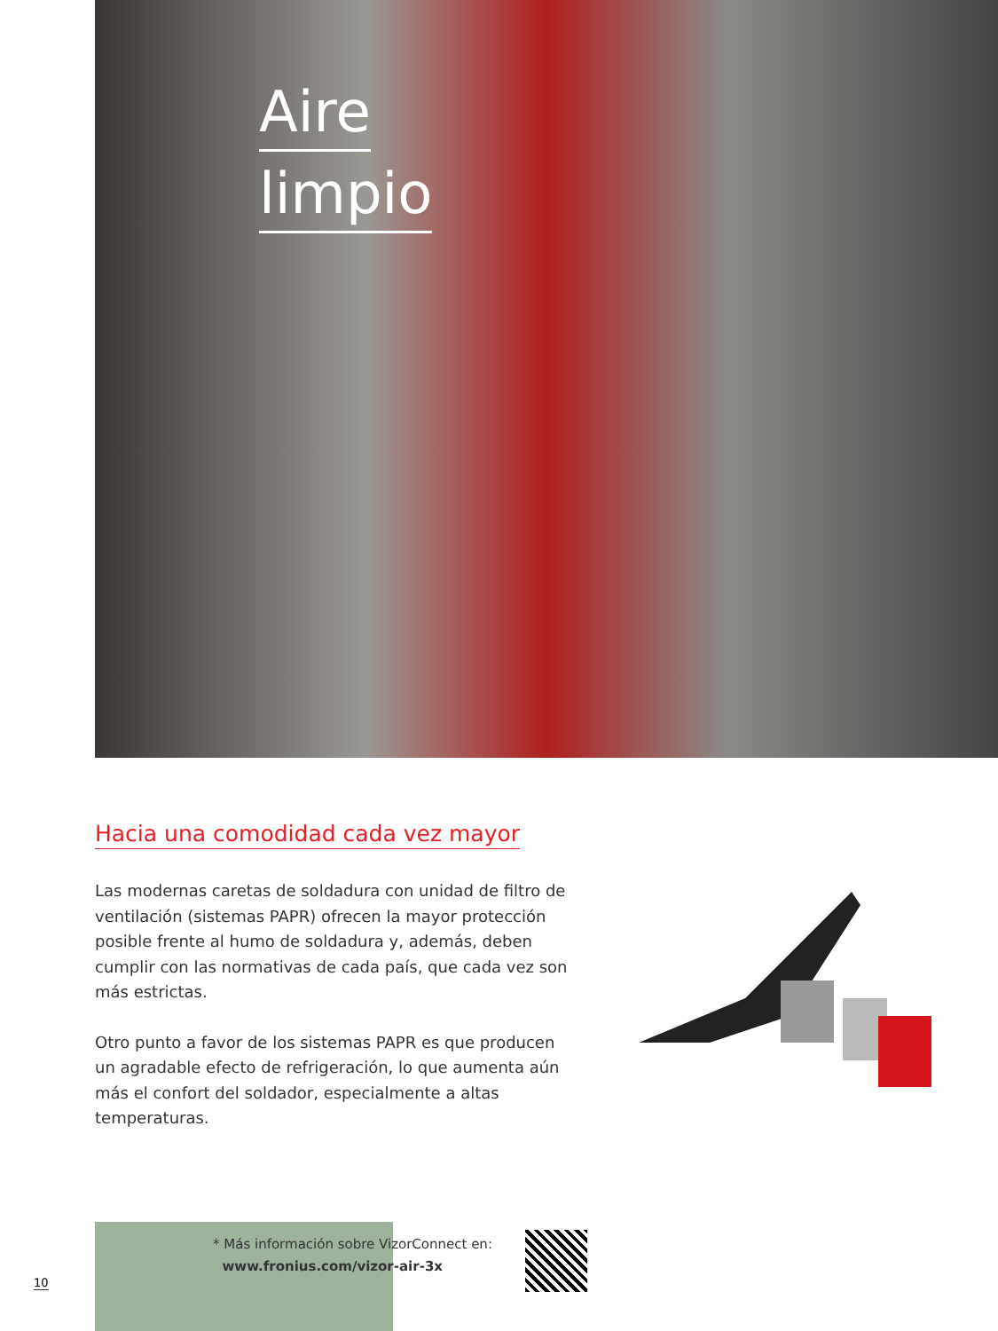Aire
limpio
Hacia una comodidad cada vez mayor
Las modernas caretas de soldadura con unidad de filtro de ventilación (sistemas PAPR) ofrecen la mayor protección posible frente al humo de soldadura y, además, deben cumplir con las normativas de cada país, que cada vez son más estrictas.
Otro punto a favor de los sistemas PAPR es que producen un agradable efecto de refrigeración, lo que aumenta aún más el confort del soldador, especialmente a altas temperaturas.
* Más información sobre VizorConnect en:
www.fronius.com/vizor-air-3x
10